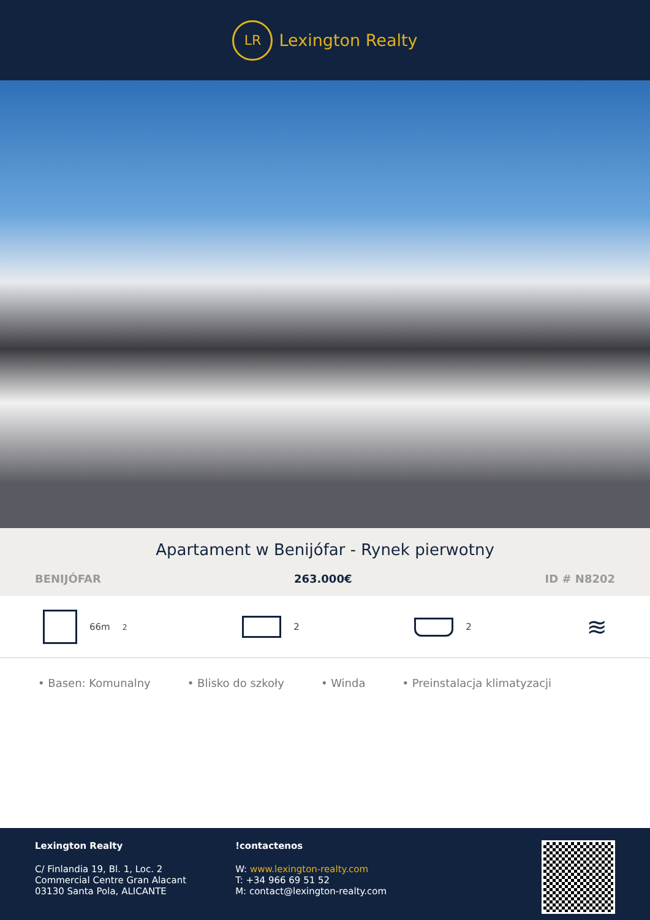LR
Lexington Realty
Apartament w Benijófar - Rynek pierwotny
BENIJÓFAR 263.000€ ID # N8202
66m<sup>2</sup> 2 2
≋
• Basen: Komunalny • Blisko do szkoły • Winda • Preinstalacja klimatyzacji
Lexington Realty
C/ Finlandia 19, Bl. 1, Loc. 2
Commercial Centre Gran Alacant
03130 Santa Pola, ALICANTE
!contactenos
W: www.lexington-realty.com
T: +34 966 69 51 52
M: contact@lexington-realty.com